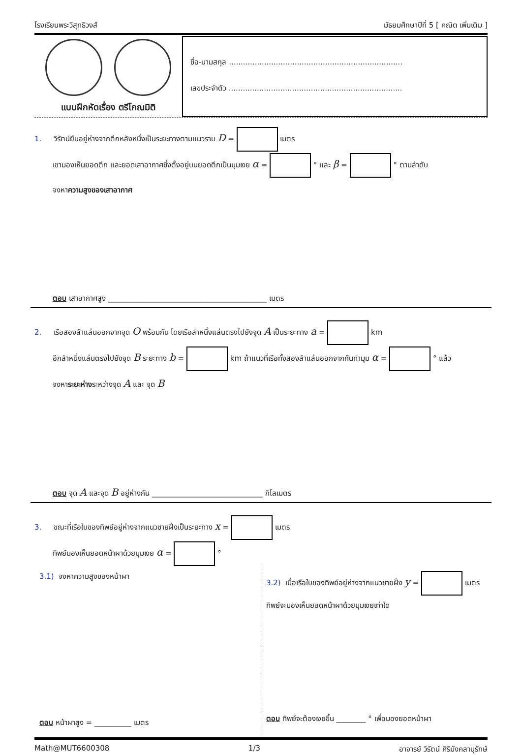โรงเรียนพระวิสุทธิวงส์ มัธยมศึกษาปีที่ 5 [ คณิต เพิ่มเติม ]
แบบฝึกหัดเรื่อง ตรีโกณมิติ
ชื่อ-นามสกุล ..........................................................................
เลขประจำตัว ..........................................................................
1. วิรัตน์ยืนอยู่ห่างจากตึกหลังหนึ่งเป็นระยะทางตามแนวราบ D = เมตร
เขามองเห็นยอดตึก และยอดเสาอากาศซึ่งตั้งอยู่บนยอดตึกเป็นมุมเงย α = ° และ β = ° ตามลำดับ
จงหาความสูงของเสาอากาศ
ตอบ เสาอากาศสูง ___________________________________________ เมตร
2. เรือสองลำแล่นออกจากจุด O พร้อมกัน โดยเรือลำหนึ่งแล่นตรงไปยังจุด A เป็นระยะทาง a = km
อีกลำหนึ่งแล่นตรงไปยังจุด B ระยะทาง b = km ถ้าแนวที่เรือทั้งสองลำแล่นออกจากกันทำมุม α = ° แล้ว
จงหาระยะห่างระหว่างจุด A และ จุด B
ตอบ จุด A และจุด B อยู่ห่างกัน ______________________________ กิโลเมตร
3. ขณะที่เรือใบของทิพย์อยู่ห่างจากแนวชายฝั่งเป็นระยะทาง x = เมตร
ทิพย์มองเห็นยอดหน้าผาด้วยมุมเงย α = °
3.1) จงหาความสูงของหน้าผา
ตอบ หน้าผาสูง = __________ เมตร
3.2) เมื่อเรือใบของทิพย์อยู่ห่างจากแนวชายฝั่ง y = เมตร
ทิพย์จะมองเห็นยอดหน้าผาด้วยมุมเงยเท่าใด
ตอบ ทิพย์จะต้องเงยขึ้น ________ ° เพื่อมองยอดหน้าผา
Math@MUT6600308 1/3 อาจารย์ วิรัตน์ ศิริมังคลานุรักษ์